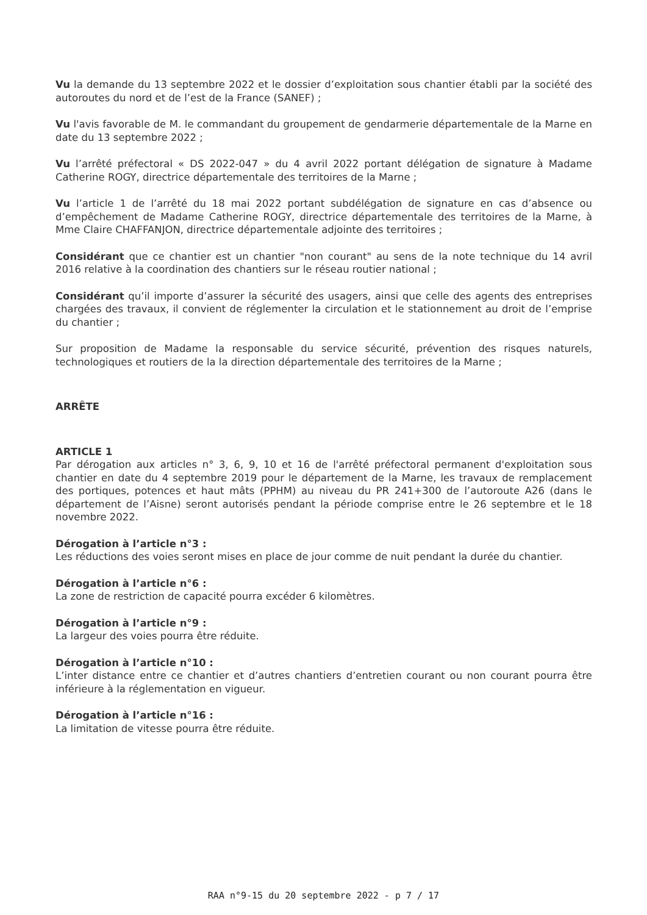Vu la demande du 13 septembre 2022 et le dossier d’exploitation sous chantier établi par la société des autoroutes du nord et de l’est de la France (SANEF) ;
Vu l'avis favorable de M. le commandant du groupement de gendarmerie départementale de la Marne en date du 13 septembre 2022 ;
Vu l’arrêté préfectoral « DS 2022-047 » du 4 avril 2022 portant délégation de signature à Madame Catherine ROGY, directrice départementale des territoires de la Marne ;
Vu l’article 1 de l’arrêté du 18 mai 2022 portant subdélégation de signature en cas d’absence ou d’empêchement de Madame Catherine ROGY, directrice départementale des territoires de la Marne, à Mme Claire CHAFFANJON, directrice départementale adjointe des territoires ;
Considérant que ce chantier est un chantier "non courant" au sens de la note technique du 14 avril 2016 relative à la coordination des chantiers sur le réseau routier national ;
Considérant qu’il importe d’assurer la sécurité des usagers, ainsi que celle des agents des entreprises chargées des travaux, il convient de réglementer la circulation et le stationnement au droit de l’emprise du chantier ;
Sur proposition de Madame la responsable du service sécurité, prévention des risques naturels, technologiques et routiers de la la direction départementale des territoires de la Marne ;
ARRÊTE
ARTICLE 1
Par dérogation aux articles n° 3, 6, 9, 10 et 16 de l'arrêté préfectoral permanent d'exploitation sous chantier en date du 4 septembre 2019 pour le département de la Marne, les travaux de remplacement des portiques, potences et haut mâts (PPHM) au niveau du PR 241+300 de l’autoroute A26 (dans le département de l’Aisne) seront autorisés pendant la période comprise entre le 26 septembre et le 18 novembre 2022.
Dérogation à l’article n°3 :
Les réductions des voies seront mises en place de jour comme de nuit pendant la durée du chantier.
Dérogation à l’article n°6 :
La zone de restriction de capacité pourra excéder 6 kilomètres.
Dérogation à l’article n°9 :
La largeur des voies pourra être réduite.
Dérogation à l’article n°10 :
L’inter distance entre ce chantier et d’autres chantiers d’entretien courant ou non courant pourra être inférieure à la réglementation en vigueur.
Dérogation à l’article n°16 :
La limitation de vitesse pourra être réduite.
RAA n°9-15 du 20 septembre 2022 - p 7 / 17